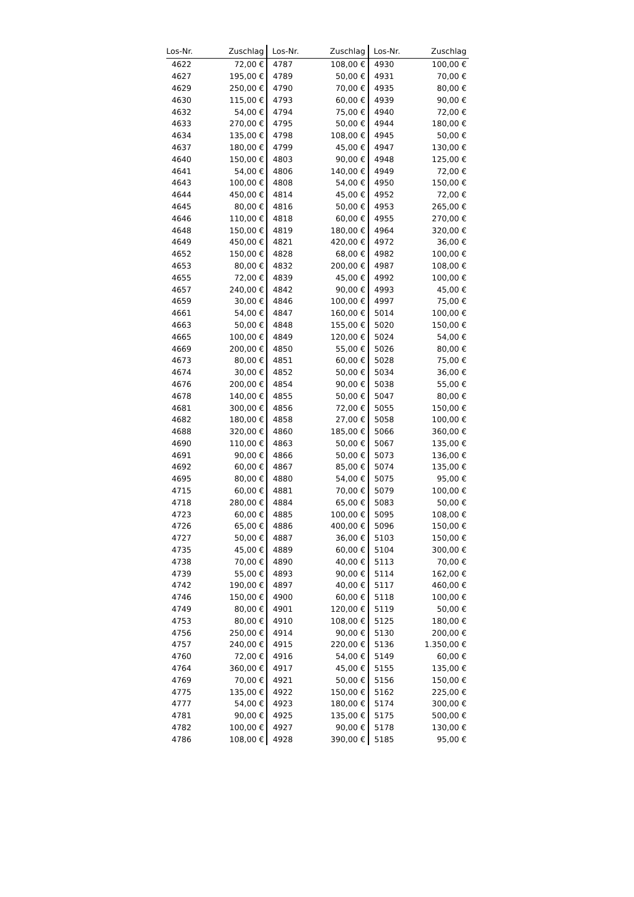| Los-Nr. | Zuschlag | Los-Nr. | Zuschlag | Los-Nr. | Zuschlag |
| --- | --- | --- | --- | --- | --- |
| 4622 | 72,00 € | 4787 | 108,00 € | 4930 | 100,00 € |
| 4627 | 195,00 € | 4789 | 50,00 € | 4931 | 70,00 € |
| 4629 | 250,00 € | 4790 | 70,00 € | 4935 | 80,00 € |
| 4630 | 115,00 € | 4793 | 60,00 € | 4939 | 90,00 € |
| 4632 | 54,00 € | 4794 | 75,00 € | 4940 | 72,00 € |
| 4633 | 270,00 € | 4795 | 50,00 € | 4944 | 180,00 € |
| 4634 | 135,00 € | 4798 | 108,00 € | 4945 | 50,00 € |
| 4637 | 180,00 € | 4799 | 45,00 € | 4947 | 130,00 € |
| 4640 | 150,00 € | 4803 | 90,00 € | 4948 | 125,00 € |
| 4641 | 54,00 € | 4806 | 140,00 € | 4949 | 72,00 € |
| 4643 | 100,00 € | 4808 | 54,00 € | 4950 | 150,00 € |
| 4644 | 450,00 € | 4814 | 45,00 € | 4952 | 72,00 € |
| 4645 | 80,00 € | 4816 | 50,00 € | 4953 | 265,00 € |
| 4646 | 110,00 € | 4818 | 60,00 € | 4955 | 270,00 € |
| 4648 | 150,00 € | 4819 | 180,00 € | 4964 | 320,00 € |
| 4649 | 450,00 € | 4821 | 420,00 € | 4972 | 36,00 € |
| 4652 | 150,00 € | 4828 | 68,00 € | 4982 | 100,00 € |
| 4653 | 80,00 € | 4832 | 200,00 € | 4987 | 108,00 € |
| 4655 | 72,00 € | 4839 | 45,00 € | 4992 | 100,00 € |
| 4657 | 240,00 € | 4842 | 90,00 € | 4993 | 45,00 € |
| 4659 | 30,00 € | 4846 | 100,00 € | 4997 | 75,00 € |
| 4661 | 54,00 € | 4847 | 160,00 € | 5014 | 100,00 € |
| 4663 | 50,00 € | 4848 | 155,00 € | 5020 | 150,00 € |
| 4665 | 100,00 € | 4849 | 120,00 € | 5024 | 54,00 € |
| 4669 | 200,00 € | 4850 | 55,00 € | 5026 | 80,00 € |
| 4673 | 80,00 € | 4851 | 60,00 € | 5028 | 75,00 € |
| 4674 | 30,00 € | 4852 | 50,00 € | 5034 | 36,00 € |
| 4676 | 200,00 € | 4854 | 90,00 € | 5038 | 55,00 € |
| 4678 | 140,00 € | 4855 | 50,00 € | 5047 | 80,00 € |
| 4681 | 300,00 € | 4856 | 72,00 € | 5055 | 150,00 € |
| 4682 | 180,00 € | 4858 | 27,00 € | 5058 | 100,00 € |
| 4688 | 320,00 € | 4860 | 185,00 € | 5066 | 360,00 € |
| 4690 | 110,00 € | 4863 | 50,00 € | 5067 | 135,00 € |
| 4691 | 90,00 € | 4866 | 50,00 € | 5073 | 136,00 € |
| 4692 | 60,00 € | 4867 | 85,00 € | 5074 | 135,00 € |
| 4695 | 80,00 € | 4880 | 54,00 € | 5075 | 95,00 € |
| 4715 | 60,00 € | 4881 | 70,00 € | 5079 | 100,00 € |
| 4718 | 280,00 € | 4884 | 65,00 € | 5083 | 50,00 € |
| 4723 | 60,00 € | 4885 | 100,00 € | 5095 | 108,00 € |
| 4726 | 65,00 € | 4886 | 400,00 € | 5096 | 150,00 € |
| 4727 | 50,00 € | 4887 | 36,00 € | 5103 | 150,00 € |
| 4735 | 45,00 € | 4889 | 60,00 € | 5104 | 300,00 € |
| 4738 | 70,00 € | 4890 | 40,00 € | 5113 | 70,00 € |
| 4739 | 55,00 € | 4893 | 90,00 € | 5114 | 162,00 € |
| 4742 | 190,00 € | 4897 | 40,00 € | 5117 | 460,00 € |
| 4746 | 150,00 € | 4900 | 60,00 € | 5118 | 100,00 € |
| 4749 | 80,00 € | 4901 | 120,00 € | 5119 | 50,00 € |
| 4753 | 80,00 € | 4910 | 108,00 € | 5125 | 180,00 € |
| 4756 | 250,00 € | 4914 | 90,00 € | 5130 | 200,00 € |
| 4757 | 240,00 € | 4915 | 220,00 € | 5136 | 1.350,00 € |
| 4760 | 72,00 € | 4916 | 54,00 € | 5149 | 60,00 € |
| 4764 | 360,00 € | 4917 | 45,00 € | 5155 | 135,00 € |
| 4769 | 70,00 € | 4921 | 50,00 € | 5156 | 150,00 € |
| 4775 | 135,00 € | 4922 | 150,00 € | 5162 | 225,00 € |
| 4777 | 54,00 € | 4923 | 180,00 € | 5174 | 300,00 € |
| 4781 | 90,00 € | 4925 | 135,00 € | 5175 | 500,00 € |
| 4782 | 100,00 € | 4927 | 90,00 € | 5178 | 130,00 € |
| 4786 | 108,00 € | 4928 | 390,00 € | 5185 | 95,00 € |